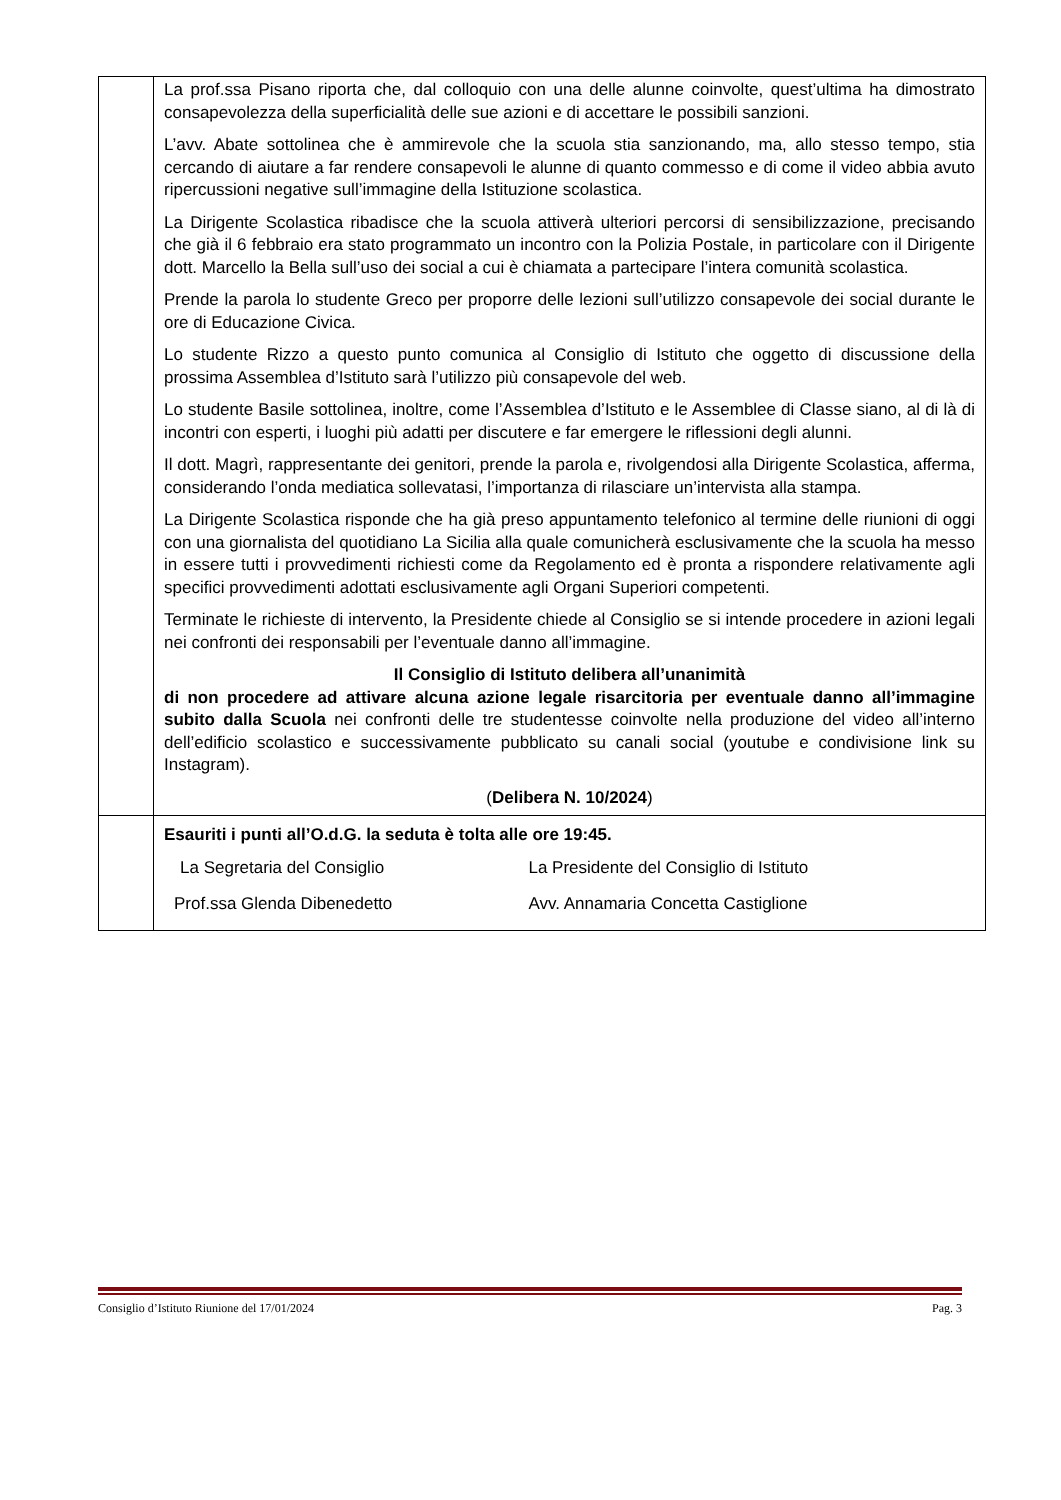| | La prof.ssa Pisano riporta che, dal colloquio con una delle alunne coinvolte, quest’ultima ha dimostrato consapevolezza della superficialità delle sue azioni e di accettare le possibili sanzioni. L’avv. Abate sottolinea che è ammirevole che la scuola stia sanzionando, ma, allo stesso tempo, stia cercando di aiutare a far rendere consapevoli le alunne di quanto commesso e di come il video abbia avuto ripercussioni negative sull’immagine della Istituzione scolastica. La Dirigente Scolastica ribadisce che la scuola attiverà ulteriori percorsi di sensibilizzazione, precisando che già il 6 febbraio era stato programmato un incontro con la Polizia Postale, in particolare con il Dirigente dott. Marcello la Bella sull’uso dei social a cui è chiamata a partecipare l’intera comunità scolastica. Prende la parola lo studente Greco per proporre delle lezioni sull’utilizzo consapevole dei social durante le ore di Educazione Civica. Lo studente Rizzo a questo punto comunica al Consiglio di Istituto che oggetto di discussione della prossima Assemblea d’Istituto sarà l’utilizzo più consapevole del web. Lo studente Basile sottolinea, inoltre, come l’Assemblea d’Istituto e le Assemblee di Classe siano, al di là di incontri con esperti, i luoghi più adatti per discutere e far emergere le riflessioni degli alunni. Il dott. Magrì, rappresentante dei genitori, prende la parola e, rivolgendosi alla Dirigente Scolastica, afferma, considerando l’onda mediatica sollevatasi, l’importanza di rilasciare un’intervista alla stampa. La Dirigente Scolastica risponde che ha già preso appuntamento telefonico al termine delle riunioni di oggi con una giornalista del quotidiano La Sicilia alla quale comunicherà esclusivamente che la scuola ha messo in essere tutti i provvedimenti richiesti come da Regolamento ed è pronta a rispondere relativamente agli specifici provvedimenti adottati esclusivamente agli Organi Superiori competenti. Terminate le richieste di intervento, la Presidente chiede al Consiglio se si intende procedere in azioni legali nei confronti dei responsabili per l’eventuale danno all’immagine. Il Consiglio di Istituto delibera all’unanimità di non procedere ad attivare alcuna azione legale risarcitoria per eventuale danno all’immagine subito dalla Scuola nei confronti delle tre studentesse coinvolte nella produzione del video all’interno dell’edificio scolastico e successivamente pubblicato su canali social (youtube e condivisione link su Instagram). ( Delibera N. 10/2024 ) |
| | Esauriti i punti all’O.d.G. la seduta è tolta alle ore 19:45. / La Segretaria del Consiglio / La Presidente del Consiglio di Istituto / / Prof.ssa Glenda Dibenedetto / Avv. Annamaria Concetta Castiglione / |
Consiglio d’Istituto Riunione del 17/01/2024 Pag. 3